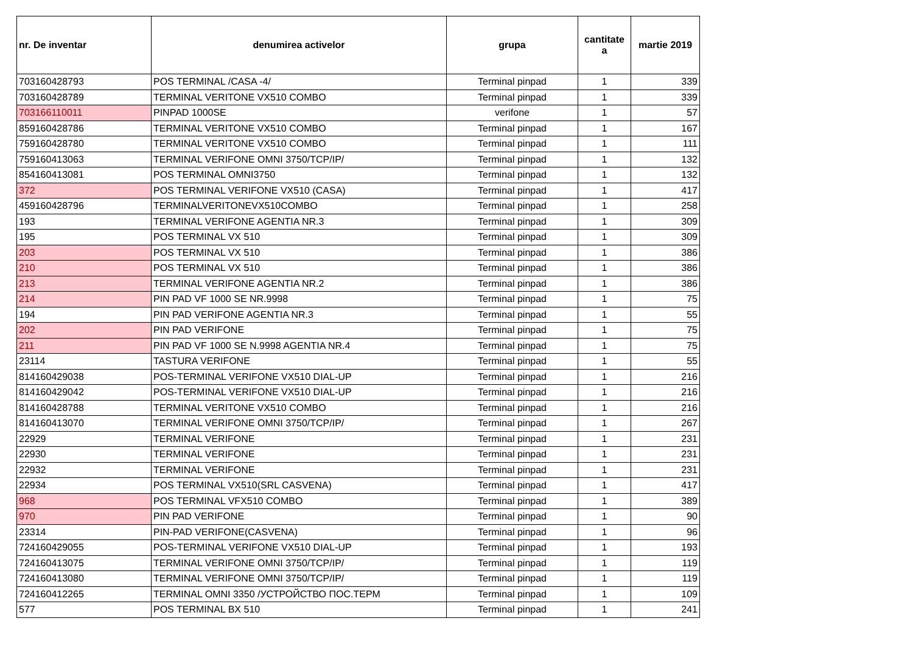| nr. De inventar | denumirea activelor | grupa | cantitate a | martie 2019 |
| --- | --- | --- | --- | --- |
| 703160428793 | POS TERMINAL /CASA -4/ | Terminal pinpad | 1 | 339 |
| 703160428789 | TERMINAL VERITONE VX510 COMBO | Terminal pinpad | 1 | 339 |
| 703166110011 | PINPAD 1000SE | verifone | 1 | 57 |
| 859160428786 | TERMINAL VERITONE VX510 COMBO | Terminal pinpad | 1 | 167 |
| 759160428780 | TERMINAL VERITONE VX510 COMBO | Terminal pinpad | 1 | 111 |
| 759160413063 | TERMINAL VERIFONE OMNI 3750/TCP/IP/ | Terminal pinpad | 1 | 132 |
| 854160413081 | POS TERMINAL OMNI3750 | Terminal pinpad | 1 | 132 |
| 372 | POS TERMINAL VERIFONE VX510 (CASA) | Terminal pinpad | 1 | 417 |
| 459160428796 | TERMINALVERITONEVX510COMBO | Terminal pinpad | 1 | 258 |
| 193 | TERMINAL VERIFONE AGENTIA NR.3 | Terminal pinpad | 1 | 309 |
| 195 | POS TERMINAL VX 510 | Terminal pinpad | 1 | 309 |
| 203 | POS TERMINAL VX 510 | Terminal pinpad | 1 | 386 |
| 210 | POS TERMINAL VX 510 | Terminal pinpad | 1 | 386 |
| 213 | TERMINAL VERIFONE AGENTIA NR.2 | Terminal pinpad | 1 | 386 |
| 214 | PIN PAD VF 1000 SE NR.9998 | Terminal pinpad | 1 | 75 |
| 194 | PIN PAD VERIFONE AGENTIA NR.3 | Terminal pinpad | 1 | 55 |
| 202 | PIN PAD VERIFONE | Terminal pinpad | 1 | 75 |
| 211 | PIN PAD VF 1000 SE N.9998 AGENTIA NR.4 | Terminal pinpad | 1 | 75 |
| 23114 | TASTURA VERIFONE | Terminal pinpad | 1 | 55 |
| 814160429038 | POS-TERMINAL VERIFONE VX510 DIAL-UP | Terminal pinpad | 1 | 216 |
| 814160429042 | POS-TERMINAL VERIFONE VX510 DIAL-UP | Terminal pinpad | 1 | 216 |
| 814160428788 | TERMINAL VERITONE VX510 COMBO | Terminal pinpad | 1 | 216 |
| 814160413070 | TERMINAL VERIFONE OMNI 3750/TCP/IP/ | Terminal pinpad | 1 | 267 |
| 22929 | TERMINAL VERIFONE | Terminal pinpad | 1 | 231 |
| 22930 | TERMINAL VERIFONE | Terminal pinpad | 1 | 231 |
| 22932 | TERMINAL VERIFONE | Terminal pinpad | 1 | 231 |
| 22934 | POS TERMINAL VX510(SRL CASVENA) | Terminal pinpad | 1 | 417 |
| 968 | POS TERMINAL VFX510 COMBO | Terminal pinpad | 1 | 389 |
| 970 | PIN PAD VERIFONE | Terminal pinpad | 1 | 90 |
| 23314 | PIN-PAD VERIFONE(CASVENA) | Terminal pinpad | 1 | 96 |
| 724160429055 | POS-TERMINAL VERIFONE VX510 DIAL-UP | Terminal pinpad | 1 | 193 |
| 724160413075 | TERMINAL VERIFONE OMNI 3750/TCP/IP/ | Terminal pinpad | 1 | 119 |
| 724160413080 | TERMINAL VERIFONE OMNI 3750/TCP/IP/ | Terminal pinpad | 1 | 119 |
| 724160412265 | TERMINAL OMNI 3350 /УСТРОЙСТВО ПОС.ТЕРМ | Terminal pinpad | 1 | 109 |
| 577 | POS TERMINAL BX 510 | Terminal pinpad | 1 | 241 |